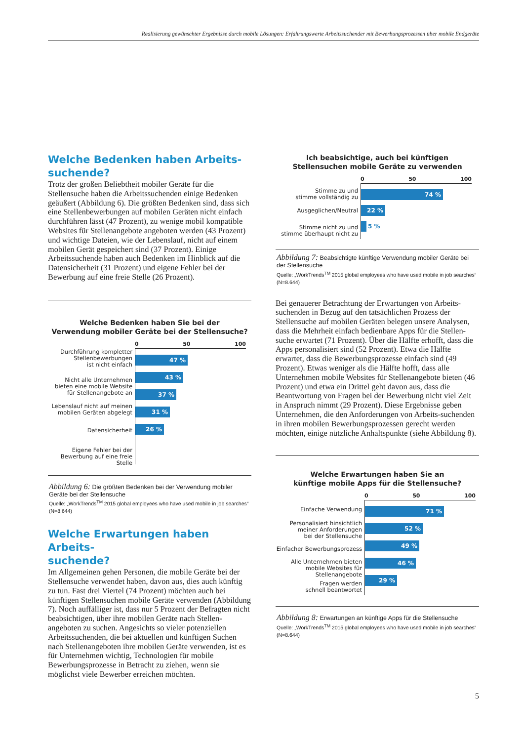Realisierung gewünschter Ergebnisse durch mobile Lösungen: Erfahrungswerte Arbeitssuchender mit Bewerbungsprozessen über mobile Endgeräte
Welche Bedenken haben Arbeits-
suchende?
Trotz der großen Beliebtheit mobiler Geräte für die Stellensuche haben die Arbeitssuchenden einige Bedenken geäußert (Abbildung 6). Die größten Bedenken sind, dass sich eine Stellenbewerbungen auf mobilen Geräten nicht einfach durchführen lässt (47 Prozent), zu wenige mobil kompatible Websites für Stellenangebote angeboten werden (43 Prozent) und wichtige Dateien, wie der Lebenslauf, nicht auf einem mobilen Gerät gespeichert sind (37 Prozent). Einige Arbeitssuchende haben auch Bedenken im Hinblick auf die Datensicherheit (31 Prozent) und eigene Fehler bei der Bewerbung auf eine freie Stelle (26 Prozent).
Welche Bedenken haben Sie bei der
Verwendung mobiler Geräte bei der Stellensuche?
0 50 100
Durchführung kompletter
Stellenbewerbungen
ist nicht einfach
Nicht alle Unternehmen
bieten eine mobile Website
für Stellenangebote an
Lebenslauf nicht auf meinen
mobilen Geräten abgelegt
Datensicherheit
Eigene Fehler bei der
Bewerbung auf eine freie Stelle
47 %
43 %
37 %
31 %
26 %
Abbildung 6: Die größten Bedenken bei der Verwendung mobiler Geräte bei der Stellensuche
Quelle: „WorkTrends<sup>TM</sup> 2015 global employees who have used mobile in job searches“ (N=8.644)
Welche Erwartungen haben Arbeits-
suchende?
Im Allgemeinen gehen Personen, die mobile Geräte bei der Stellensuche verwendet haben, davon aus, dies auch künftig zu tun. Fast drei Viertel (74 Prozent) möchten auch bei künftigen Stellensuchen mobile Geräte verwenden (Abbildung 7). Noch auffälliger ist, dass nur 5 Prozent der Befragten nicht beabsichtigen, über ihre mobilen Geräte nach Stellen-angeboten zu suchen. Angesichts so vieler potenziellen Arbeitssuchenden, die bei aktuellen und künftigen Suchen nach Stellenangeboten ihre mobilen Geräte verwenden, ist es für Unternehmen wichtig, Technologien für mobile Bewerbungsprozesse in Betracht zu ziehen, wenn sie möglichst viele Bewerber erreichen möchten.
Ich beabsichtige, auch bei künftigen
Stellensuchen mobile Geräte zu verwenden
0 50 100
Stimme zu und
stimme vollständig zu
Ausgeglichen/Neutral
Stimme nicht zu und
stimme überhaupt nicht zu
74 %
22 %
5 %
Abbildung 7: Beabsichtigte künftige Verwendung mobiler Geräte bei der Stellensuche
Quelle: „WorkTrends<sup>TM</sup> 2015 global employees who have used mobile in job searches“ (N=8.644)
Bei genauerer Betrachtung der Erwartungen von Arbeits-suchenden in Bezug auf den tatsächlichen Prozess der Stellensuche auf mobilen Geräten belegen unsere Analysen, dass die Mehrheit einfach bedienbare Apps für die Stellen-suche erwartet (71 Prozent). Über die Hälfte erhofft, dass die Apps personalisiert sind (52 Prozent). Etwa die Hälfte erwartet, dass die Bewerbungsprozesse einfach sind (49 Prozent). Etwas weniger als die Hälfte hofft, dass alle Unternehmen mobile Websites für Stellenangebote bieten (46 Prozent) und etwa ein Drittel geht davon aus, dass die Beantwortung von Fragen bei der Bewerbung nicht viel Zeit in Anspruch nimmt (29 Prozent). Diese Ergebnisse geben Unternehmen, die den Anforderungen von Arbeits-suchenden in ihren mobilen Bewerbungsprozessen gerecht werden möchten, einige nützliche Anhaltspunkte (siehe Abbildung 8).
Welche Erwartungen haben Sie an
künftige mobile Apps für die Stellensuche?
0 50 100
Einfache Verwendung
Personalisiert hinsichtlich
meiner Anforderungen
bei der Stellensuche
Einfacher Bewerbungsprozess
Alle Unternehmen bieten
mobile Websites für
Stellenangebote
Fragen werden
schnell beantwortet
71 %
52 %
49 %
46 %
29 %
Abbildung 8: Erwartungen an künftige Apps für die Stellensuche
Quelle: „WorkTrends<sup>TM</sup> 2015 global employees who have used mobile in job searches“ (N=8.644)
5